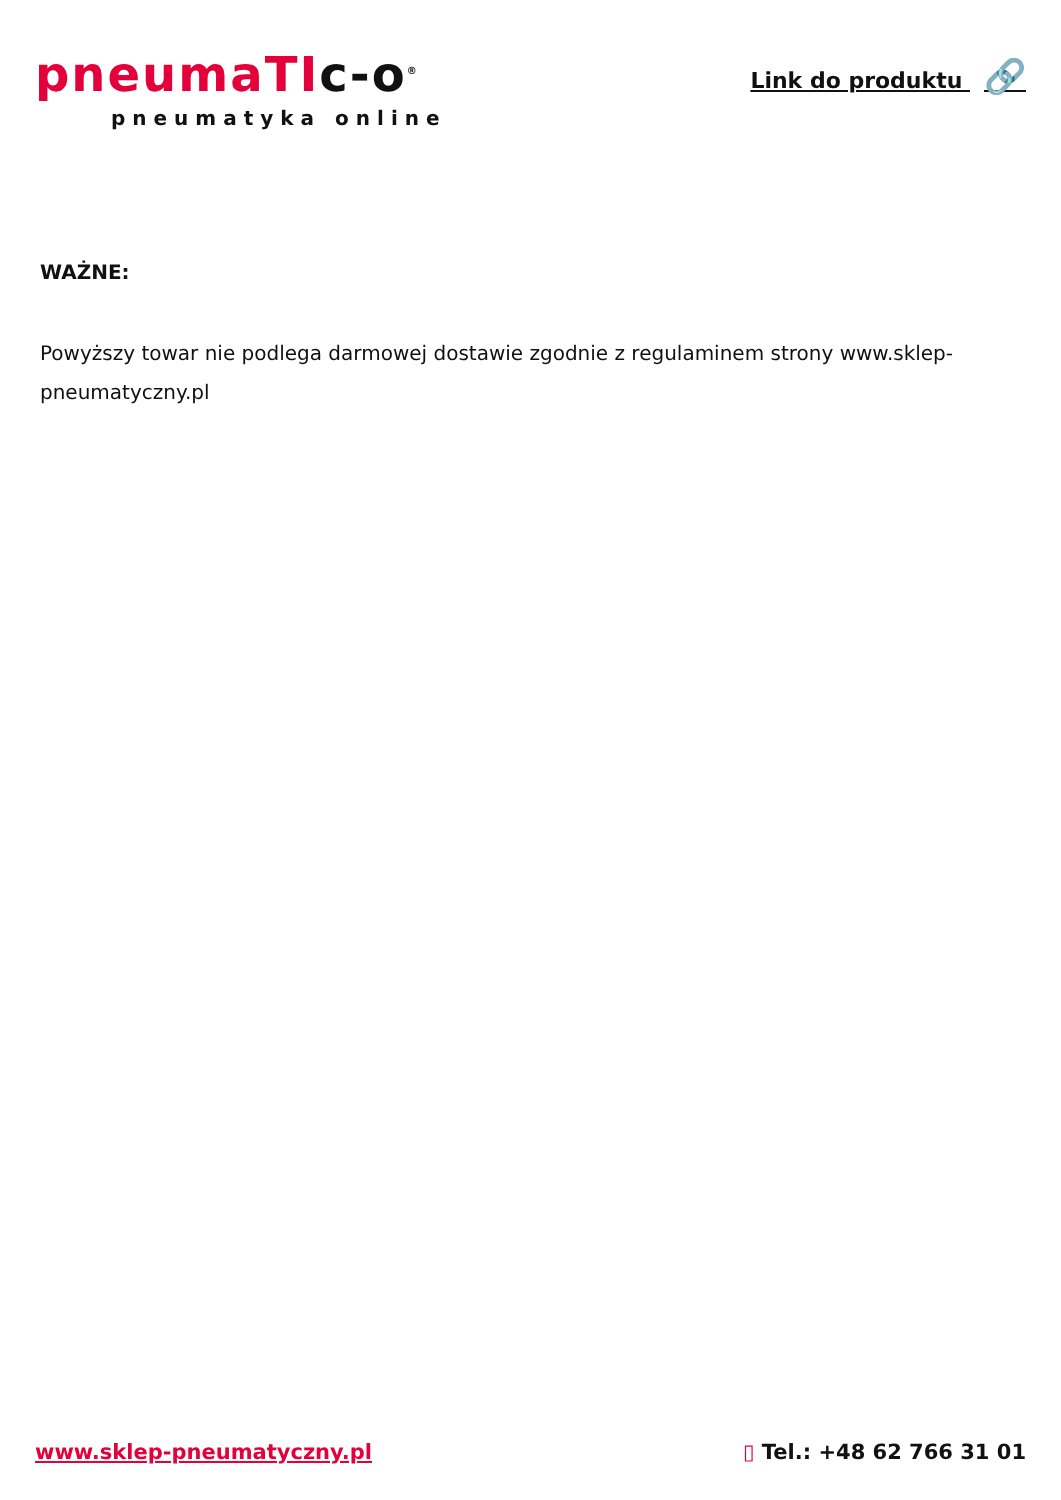pneumaTIc-o<sup>®</sup>
pneumatyka online
Link do produktu 🔗
WAŻNE:
Powyższy towar nie podlega darmowej dostawie zgodnie z regulaminem strony www.sklep-pneumatyczny.pl
www.sklep-pneumatyczny.pl ▯ Tel.: +48 62 766 31 01